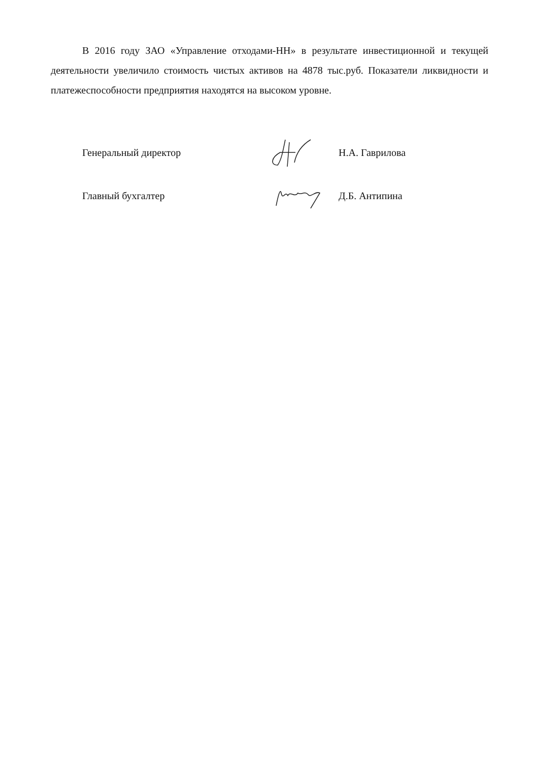В 2016 году ЗАО «Управление отходами-НН» в результате инвестиционной и текущей деятельности увеличило стоимость чистых активов на 4878 тыс.руб. Показатели ликвидности и платежеспособности предприятия находятся на высоком уровне.
Генеральный директор Н.А. Гаврилова
Главный бухгалтер Д.Б. Антипина